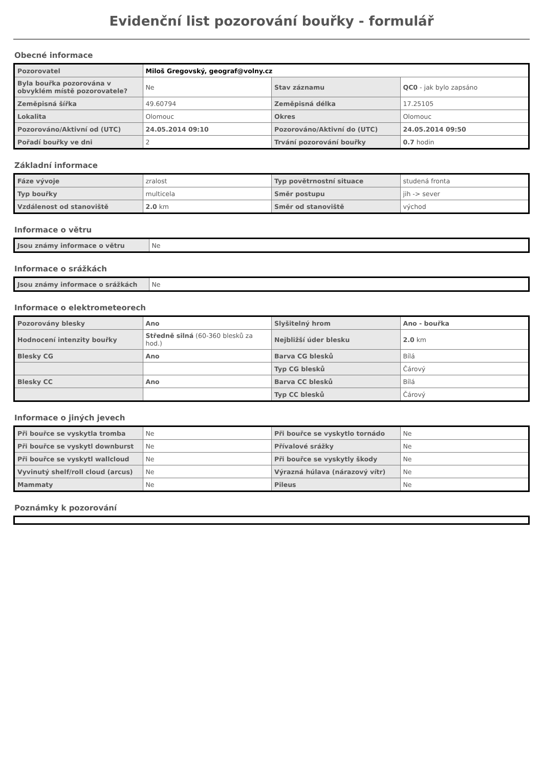Evidenční list pozorování bouřky - formulář
Obecné informace
| Pozorovatel | Miloš Gregovský, geograf@volny.cz | | |
| Byla bouřka pozorována v obvyklém místě pozorovatele? | Ne | Stav záznamu | QC0 - jak bylo zapsáno |
| Zeměpisná šířka | 49.60794 | Zeměpisná délka | 17.25105 |
| Lokalita | Olomouc | Okres | Olomouc |
| Pozorováno/Aktivní od (UTC) | 24.05.2014 09:10 | Pozorováno/Aktivní do (UTC) | 24.05.2014 09:50 |
| Pořadí bouřky ve dni | 2 | Trvání pozorování bouřky | 0.7 hodin |
Základní informace
| Fáze vývoje | zralost | Typ povětrnostní situace | studená fronta |
| Typ bouřky | multicela | Směr postupu | jih -> sever |
| Vzdálenost od stanoviště | 2.0 km | Směr od stanoviště | východ |
Informace o větru
| Jsou známy informace o větru | Ne |
Informace o srážkách
| Jsou známy informace o srážkách | Ne |
Informace o elektrometeorech
| Pozorovány blesky | Ano | Slyšitelný hrom | Ano - bouřka |
| Hodnocení intenzity bouřky | Středně silná (60-360 blesků za hod.) | Nejbližší úder blesku | 2.0 km |
| Blesky CG | Ano | Barva CG blesků | Bílá |
| | | Typ CG blesků | Čárový |
| Blesky CC | Ano | Barva CC blesků | Bílá |
| | | Typ CC blesků | Čárový |
Informace o jiných jevech
| Při bouřce se vyskytla tromba | Ne | Při bouřce se vyskytlo tornádo | Ne |
| Při bouřce se vyskytl downburst | Ne | Přívalové srážky | Ne |
| Při bouřce se vyskytl wallcloud | Ne | Při bouřce se vyskytly škody | Ne |
| Vyvinutý shelf/roll cloud (arcus) | Ne | Výrazná húlava (nárazový vítr) | Ne |
| Mammaty | Ne | Pileus | Ne |
Poznámky k pozorování